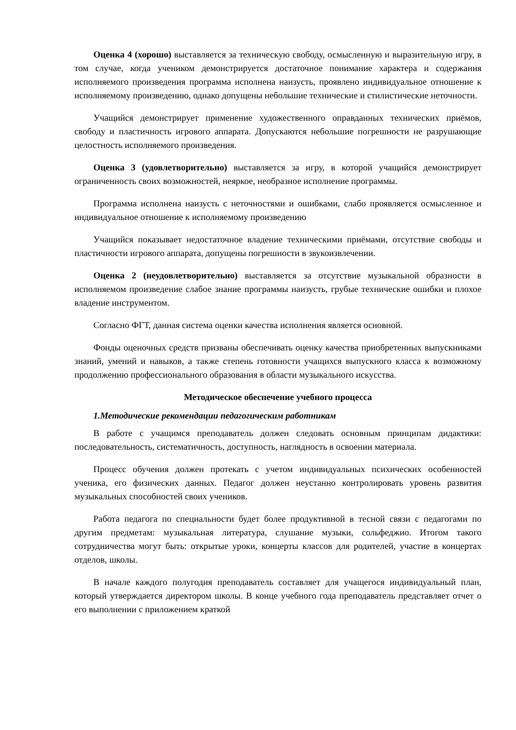Оценка 4 (хорошо) выставляется за техническую свободу, осмысленную и выразительную игру, в том случае, когда учеником демонстрируется достаточное понимание характера и содержания исполняемого произведения программа исполнена наизусть, проявлено индивидуальное отношение к исполняемому произведению, однако допущены небольшие технические и стилистические неточности.
Учащийся демонстрирует применение художественного оправданных технических приёмов, свободу и пластичность игрового аппарата. Допускаются небольшие погрешности не разрушающие целостность исполняемого произведения.
Оценка 3 (удовлетворительно) выставляется за игру, в которой учащийся демонстрирует ограниченность своих возможностей, неяркое, необразное исполнение программы.
Программа исполнена наизусть с неточностями и ошибками, слабо проявляется осмысленное и индивидуальное отношение к исполняемому произведению
Учащийся показывает недостаточное владение техническими приёмами, отсутствие свободы и пластичности игрового аппарата, допущены погрешности в звукоизвлечении.
Оценка 2 (неудовлетворительно) выставляется за отсутствие музыкальной образности в исполняемом произведение слабое знание программы наизусть, грубые технические ошибки и плохое владение инструментом.
Согласно ФГТ, данная система оценки качества исполнения является основной.
Фонды оценочных средств призваны обеспечивать оценку качества приобретенных выпускниками знаний, умений и навыков, а также степень готовности учащихся выпускного класса к возможному продолжению профессионального образования в области музыкального искусства.
Методическое обеспечение учебного процесса
1.Методические рекомендации педагогическим работникам
В работе с учащимся преподаватель должен следовать основным принципам дидактики: последовательность, систематичность, доступность, наглядность в освоении материала.
Процесс обучения должен протекать с учетом индивидуальных психических особенностей ученика, его физических данных. Педагог должен неустанно контролировать уровень развития музыкальных способностей своих учеников.
Работа педагога по специальности будет более продуктивной в тесной связи с педагогами по другим предметам: музыкальная литература, слушание музыки, сольфеджио. Итогом такого сотрудничества могут быть: открытые уроки, концерты классов для родителей, участие в концертах отделов, школы.
В начале каждого полугодия преподаватель составляет для учащегося индивидуальный план, который утверждается директором школы. В конце учебного года преподаватель представляет отчет о его выполнении с приложением краткой